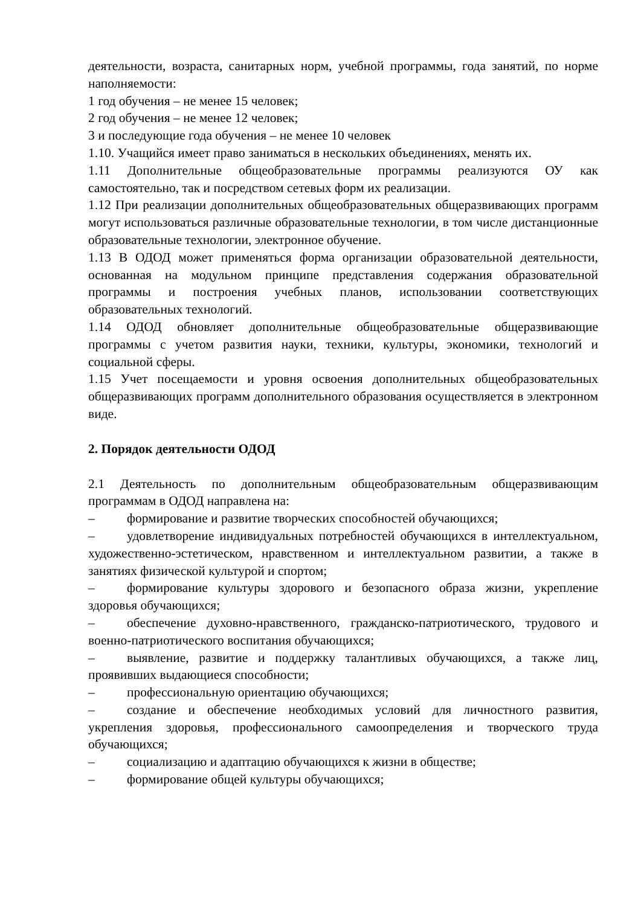деятельности, возраста, санитарных норм, учебной программы, года занятий, по норме наполняемости:
1 год обучения – не менее 15 человек;
2 год обучения – не менее 12 человек;
3 и последующие года обучения – не менее 10 человек
1.10. Учащийся имеет право заниматься в нескольких объединениях, менять их.
1.11 Дополнительные общеобразовательные программы реализуются ОУ как самостоятельно, так и посредством сетевых форм их реализации.
1.12 При реализации дополнительных общеобразовательных общеразвивающих программ могут использоваться различные образовательные технологии, в том числе дистанционные образовательные технологии, электронное обучение.
1.13 В ОДОД может применяться форма организации образовательной деятельности, основанная на модульном принципе представления содержания образовательной программы и построения учебных планов, использовании соответствующих образовательных технологий.
1.14 ОДОД обновляет дополнительные общеобразовательные общеразвивающие программы с учетом развития науки, техники, культуры, экономики, технологий и социальной сферы.
1.15 Учет посещаемости и уровня освоения дополнительных общеобразовательных общеразвивающих программ дополнительного образования осуществляется в электронном виде.
2. Порядок деятельности ОДОД
2.1 Деятельность по дополнительным общеобразовательным общеразвивающим программам в ОДОД направлена на:
– формирование и развитие творческих способностей обучающихся;
– удовлетворение индивидуальных потребностей обучающихся в интеллектуальном, художественно-эстетическом, нравственном и интеллектуальном развитии, а также в занятиях физической культурой и спортом;
– формирование культуры здорового и безопасного образа жизни, укрепление здоровья обучающихся;
– обеспечение духовно-нравственного, гражданско-патриотического, трудового и военно-патриотического воспитания обучающихся;
– выявление, развитие и поддержку талантливых обучающихся, а также лиц, проявивших выдающиеся способности;
– профессиональную ориентацию обучающихся;
– создание и обеспечение необходимых условий для личностного развития, укрепления здоровья, профессионального самоопределения и творческого труда обучающихся;
– социализацию и адаптацию обучающихся к жизни в обществе;
– формирование общей культуры обучающихся;